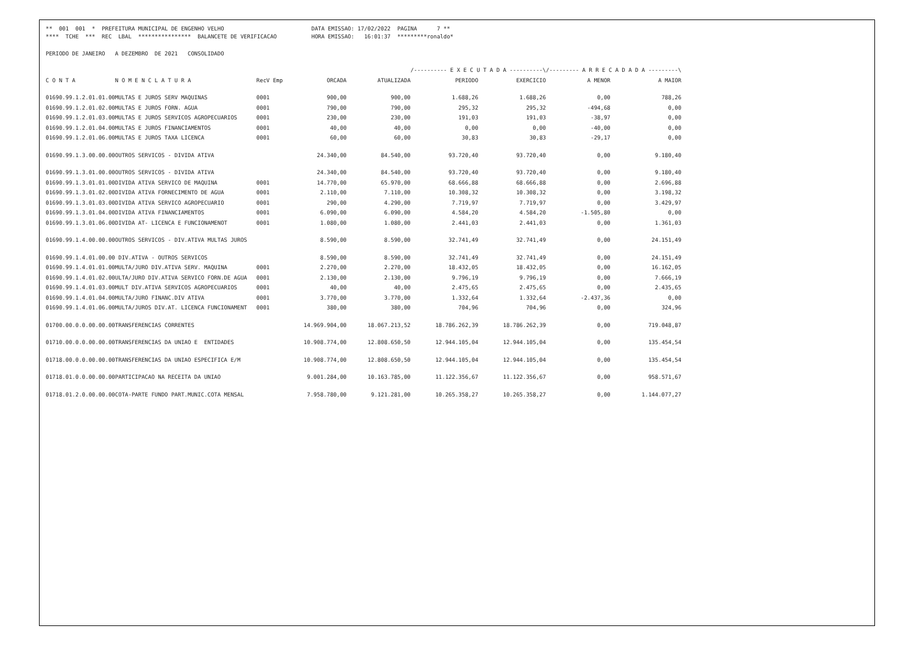** 001 001 * PREFEITURA MUNICIPAL DE ENGENHO VELHO **** TCHE *** REC LBAL **************** BALANCETE DE VERIFICACAO
DATA EMISSAO: 17/02/2022 PAGINA 7 ** HORA EMISSAO: 16:01:37 *********ronaldo*
PERIODO DE JANEIRO A DEZEMBRO DE 2021 CONSOLIDADO
| | | | | | /---------- E X E C U T A D A ----------\ | | /--------- A R R E C A D A D A ---------\ | |
| --- | --- | --- | --- | --- | --- | --- | --- | --- |
| C O N T A | N O M E N C L A T U R A | RecV Emp | ORCADA | ATUALIZADA | PERIODO | EXERCICIO | A MENOR | A MAIOR |
| 01690.99.1.2.01.01.00 | MULTAS E JUROS SERV MAQUINAS | 0001 | 900,00 | 900,00 | 1.688,26 | 1.688,26 | 0,00 | 788,26 |
| 01690.99.1.2.01.02.00 | MULTAS E JUROS FORN. AGUA | 0001 | 790,00 | 790,00 | 295,32 | 295,32 | -494,68 | 0,00 |
| 01690.99.1.2.01.03.00 | MULTAS E JUROS SERVICOS AGROPECUARIOS | 0001 | 230,00 | 230,00 | 191,03 | 191,03 | -38,97 | 0,00 |
| 01690.99.1.2.01.04.00 | MULTAS E JUROS FINANCIAMENTOS | 0001 | 40,00 | 40,00 | 0,00 | 0,00 | -40,00 | 0,00 |
| 01690.99.1.2.01.06.00 | MULTAS E JUROS TAXA LICENCA | 0001 | 60,00 | 60,00 | 30,83 | 30,83 | -29,17 | 0,00 |
| 01690.99.1.3.00.00.00 | OUTROS SERVICOS - DIVIDA ATIVA | | 24.340,00 | 84.540,00 | 93.720,40 | 93.720,40 | 0,00 | 9.180,40 |
| 01690.99.1.3.01.00.00 | OUTROS SERVICOS - DIVIDA ATIVA | | 24.340,00 | 84.540,00 | 93.720,40 | 93.720,40 | 0,00 | 9.180,40 |
| 01690.99.1.3.01.01.00 | DIVIDA ATIVA SERVICO DE MAQUINA | 0001 | 14.770,00 | 65.970,00 | 68.666,88 | 68.666,88 | 0,00 | 2.696,88 |
| 01690.99.1.3.01.02.00 | DIVIDA ATIVA FORNECIMENTO DE AGUA | 0001 | 2.110,00 | 7.110,00 | 10.308,32 | 10.308,32 | 0,00 | 3.198,32 |
| 01690.99.1.3.01.03.00 | DIVIDA ATIVA SERVICO AGROPECUARIO | 0001 | 290,00 | 4.290,00 | 7.719,97 | 7.719,97 | 0,00 | 3.429,97 |
| 01690.99.1.3.01.04.00 | DIVIDA ATIVA FINANCIAMENTOS | 0001 | 6.090,00 | 6.090,00 | 4.584,20 | 4.584,20 | -1.505,80 | 0,00 |
| 01690.99.1.3.01.06.00 | DIVIDA AT- LICENCA E FUNCIONAMENOT | 0001 | 1.080,00 | 1.080,00 | 2.441,03 | 2.441,03 | 0,00 | 1.361,03 |
| 01690.99.1.4.00.00.00 | OUTROS SERVICOS - DIV.ATIVA MULTAS JUROS | | 8.590,00 | 8.590,00 | 32.741,49 | 32.741,49 | 0,00 | 24.151,49 |
| 01690.99.1.4.01.00.00 | DIV.ATIVA - OUTROS SERVICOS | | 8.590,00 | 8.590,00 | 32.741,49 | 32.741,49 | 0,00 | 24.151,49 |
| 01690.99.1.4.01.01.00 | MULTA/JURO DIV.ATIVA SERV. MAQUINA | 0001 | 2.270,00 | 2.270,00 | 18.432,05 | 18.432,05 | 0,00 | 16.162,05 |
| 01690.99.1.4.01.02.00 | ULTA/JURO DIV.ATIVA SERVICO FORN.DE AGUA | 0001 | 2.130,00 | 2.130,00 | 9.796,19 | 9.796,19 | 0,00 | 7.666,19 |
| 01690.99.1.4.01.03.00 | MULT DIV.ATIVA SERVICOS AGROPECUARIOS | 0001 | 40,00 | 40,00 | 2.475,65 | 2.475,65 | 0,00 | 2.435,65 |
| 01690.99.1.4.01.04.00 | MULTA/JURO FINANC.DIV ATIVA | 0001 | 3.770,00 | 3.770,00 | 1.332,64 | 1.332,64 | -2.437,36 | 0,00 |
| 01690.99.1.4.01.06.00 | MULTA/JUROS DIV.AT. LICENCA FUNCIONAMENT | 0001 | 380,00 | 380,00 | 704,96 | 704,96 | 0,00 | 324,96 |
| 01700.00.0.0.00.00.00 | TRANSFERENCIAS CORRENTES | | 14.969.904,00 | 18.067.213,52 | 18.786.262,39 | 18.786.262,39 | 0,00 | 719.048,87 |
| 01710.00.0.0.00.00.00 | TRANSFERENCIAS DA UNIAO E ENTIDADES | | 10.908.774,00 | 12.808.650,50 | 12.944.105,04 | 12.944.105,04 | 0,00 | 135.454,54 |
| 01718.00.0.0.00.00.00 | TRANSFERENCIAS DA UNIAO ESPECIFICA E/M | | 10.908.774,00 | 12.808.650,50 | 12.944.105,04 | 12.944.105,04 | 0,00 | 135.454,54 |
| 01718.01.0.0.00.00.00 | PARTICIPACAO NA RECEITA DA UNIAO | | 9.001.284,00 | 10.163.785,00 | 11.122.356,67 | 11.122.356,67 | 0,00 | 958.571,67 |
| 01718.01.2.0.00.00.00 | COTA-PARTE FUNDO PART.MUNIC.COTA MENSAL | | 7.958.780,00 | 9.121.281,00 | 10.265.358,27 | 10.265.358,27 | 0,00 | 1.144.077,27 |